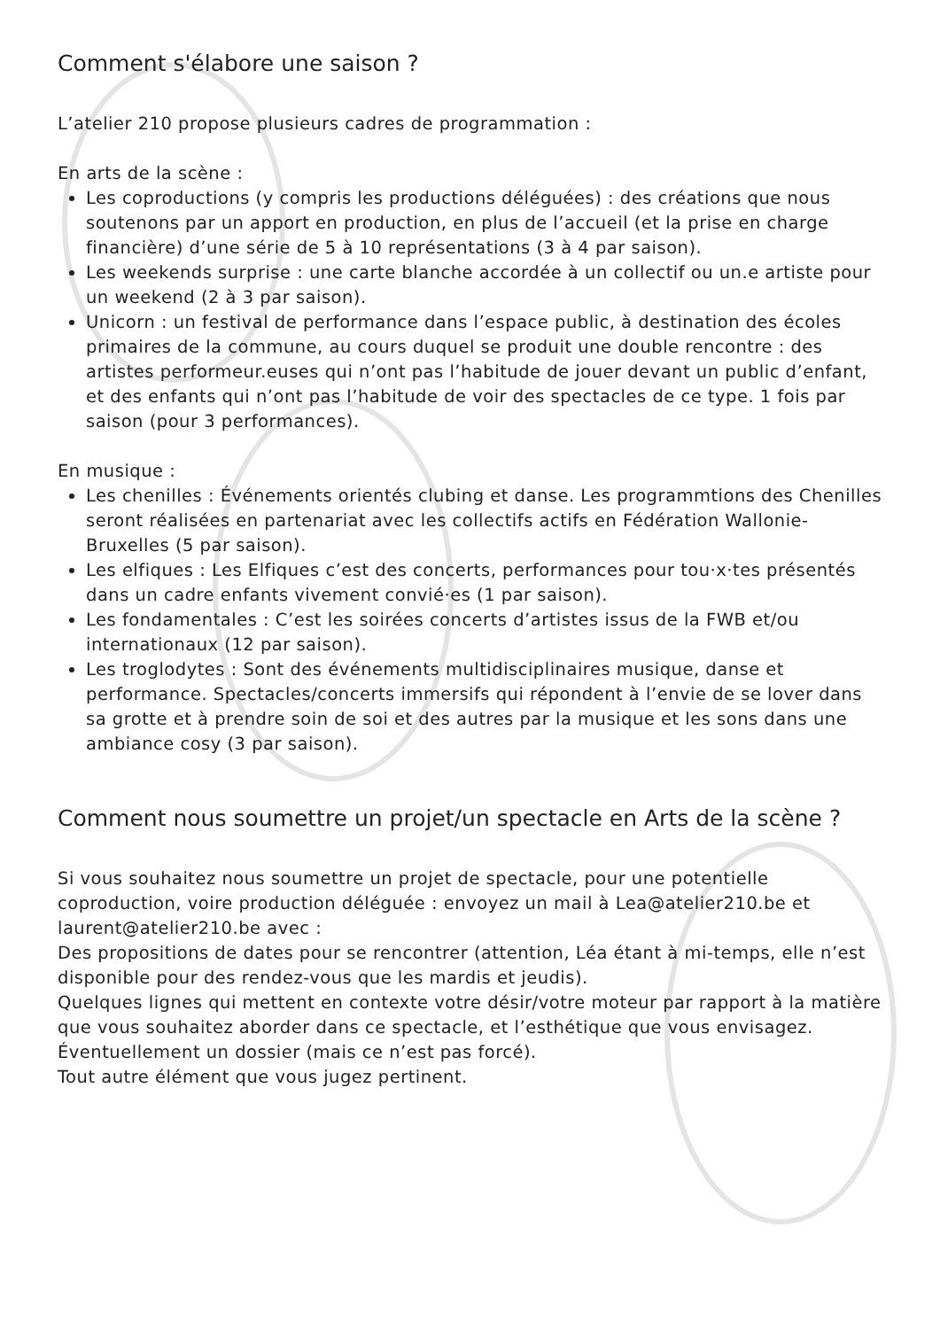Comment s'élabore une saison ?
L’atelier 210 propose plusieurs cadres de programmation :
En arts de la scène :
Les coproductions (y compris les productions déléguées) : des créations que nous soutenons par un apport en production, en plus de l’accueil (et la prise en charge financière) d’une série de 5 à 10 représentations (3 à 4 par saison).
Les weekends surprise : une carte blanche accordée à un collectif ou un.e artiste pour un weekend (2 à 3 par saison).
Unicorn : un festival de performance dans l’espace public, à destination des écoles primaires de la commune, au cours duquel se produit une double rencontre : des artistes performeur.euses qui n’ont pas l’habitude de jouer devant un public d’enfant, et des enfants qui n’ont pas l’habitude de voir des spectacles de ce type. 1 fois par saison (pour 3 performances).
En musique :
Les chenilles : Événements orientés clubing et danse. Les programmtions des Chenilles seront réalisées en partenariat avec les collectifs actifs en Fédération Wallonie-Bruxelles (5 par saison).
Les elfiques : Les Elfiques c’est des concerts, performances pour tou·x·tes présentés dans un cadre enfants vivement convié·es (1 par saison).
Les fondamentales : C’est les soirées concerts d’artistes issus de la FWB et/ou internationaux (12 par saison).
Les troglodytes : Sont des événements multidisciplinaires musique, danse et performance. Spectacles/concerts immersifs qui répondent à l’envie de se lover dans sa grotte et à prendre soin de soi et des autres par la musique et les sons dans une ambiance cosy (3 par saison).
Comment nous soumettre un projet/un spectacle en Arts de la scène ?
Si vous souhaitez nous soumettre un projet de spectacle, pour une potentielle coproduction, voire production déléguée : envoyez un mail à Lea@atelier210.be et laurent@atelier210.be avec :
Des propositions de dates pour se rencontrer (attention, Léa étant à mi-temps, elle n’est disponible pour des rendez-vous que les mardis et jeudis).
Quelques lignes qui mettent en contexte votre désir/votre moteur par rapport à la matière que vous souhaitez aborder dans ce spectacle, et l’esthétique que vous envisagez.
Éventuellement un dossier (mais ce n’est pas forcé).
Tout autre élément que vous jugez pertinent.